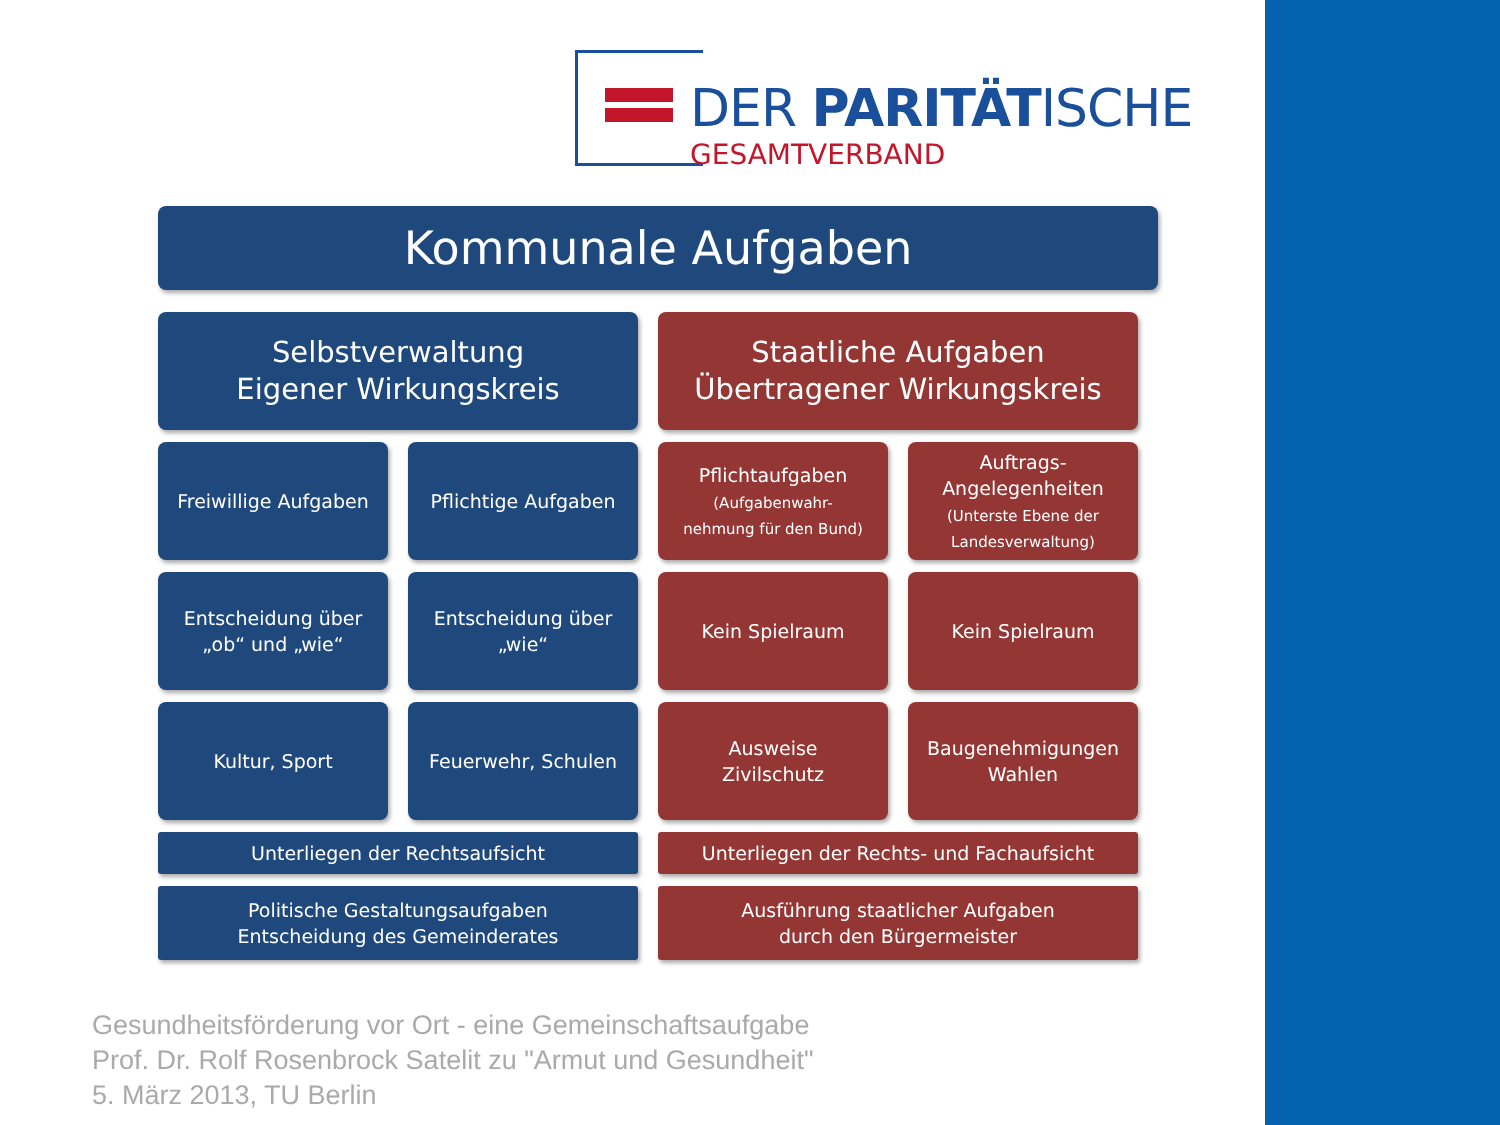DER PARITÄTISCHE
GESAMTVERBAND
Kommunale Aufgaben
Selbstverwaltung
Eigener Wirkungskreis
Staatliche Aufgaben
Übertragener Wirkungskreis
Freiwillige Aufgaben
Pflichtige Aufgaben
Pflichtaufgaben
(Aufgabenwahr-
nehmung für den Bund)
Auftrags-
Angelegenheiten
(Unterste Ebene der
Landesverwaltung)
Entscheidung über
„ob“ und „wie“
Entscheidung über
„wie“
Kein Spielraum
Kein Spielraum
Kultur, Sport
Feuerwehr, Schulen
Ausweise
Zivilschutz
Baugenehmigungen
Wahlen
Unterliegen der Rechtsaufsicht
Unterliegen der Rechts- und Fachaufsicht
Politische Gestaltungsaufgaben
Entscheidung des Gemeinderates
Ausführung staatlicher Aufgaben
durch den Bürgermeister
Gesundheitsförderung vor Ort - eine Gemeinschaftsaufgabe
Prof. Dr. Rolf Rosenbrock Satelit zu "Armut und Gesundheit"
5. März 2013, TU Berlin